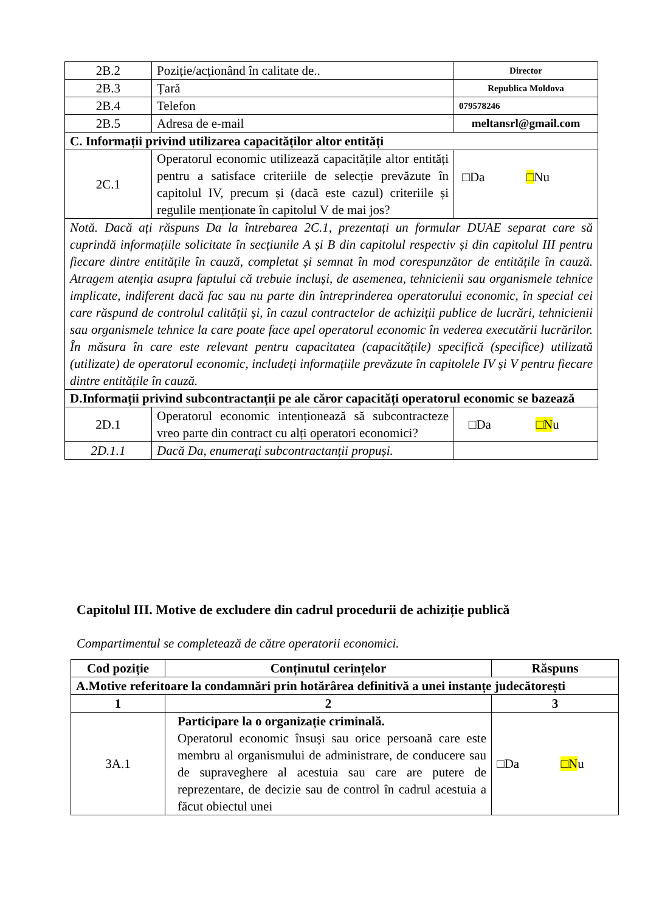| 2B.2 | Poziție/acționând în calitate de.. | Director |
| 2B.3 | Țară | Republica Moldova |
| 2B.4 | Telefon | 079578246 |
| 2B.5 | Adresa de e-mail | meltansrl@gmail.com |
| C. Informații privind utilizarea capacităților altor entități | | |
| 2C.1 | Operatorul economic utilizează capacitățile altor entități pentru a satisface criteriile de selecție prevăzute în capitolul IV, precum și (dacă este cazul) criteriile și regulile menționate în capitolul V de mai jos? | □Da □ Nu |
| Notă. Dacă ați răspuns Da la întrebarea 2C.1, prezentați un formular DUAE separat care să cuprindă informațiile solicitate în secțiunile A și B din capitolul respectiv și din capitolul III pentru fiecare dintre entitățile în cauză, completat și semnat în mod corespunzător de entitățile în cauză. Atragem atenția asupra faptului că trebuie incluși, de asemenea, tehnicienii sau organismele tehnice implicate, indiferent dacă fac sau nu parte din întreprinderea operatorului economic, în special cei care răspund de controlul calității și, în cazul contractelor de achiziții publice de lucrări, tehnicienii sau organismele tehnice la care poate face apel operatorul economic în vederea executării lucrărilor. În măsura în care este relevant pentru capacitatea (capacitățile) specifică (specifice) utilizată (utilizate) de operatorul economic, includeți informațiile prevăzute în capitolele IV și V pentru fiecare dintre entitățile în cauză. | | |
| D.Informații privind subcontractanții pe ale căror capacități operatorul economic se bazează | | |
| 2D.1 | Operatorul economic intenționează să subcontracteze vreo parte din contract cu alți operatori economici? | □Da □N u |
| 2D.1.1 | Dacă Da, enumerați subcontractanții propuși. | |
Capitolul III. Motive de excludere din cadrul procedurii de achiziție publică
Compartimentul se completează de către operatorii economici.
| Cod poziție | Conținutul cerințelor | Răspuns |
| --- | --- | --- |
| A.Motive referitoare la condamnări prin hotărârea definitivă a unei instanțe judecătorești | | |
| 1 | 2 | 3 |
| 3A.1 | Participare la o organizație criminală. Operatorul economic însuși sau orice persoană care este membru al organismului de administrare, de conducere sau de supraveghere al acestuia sau care are putere de reprezentare, de decizie sau de control în cadrul acestuia a făcut obiectul unei | □Da □N u |